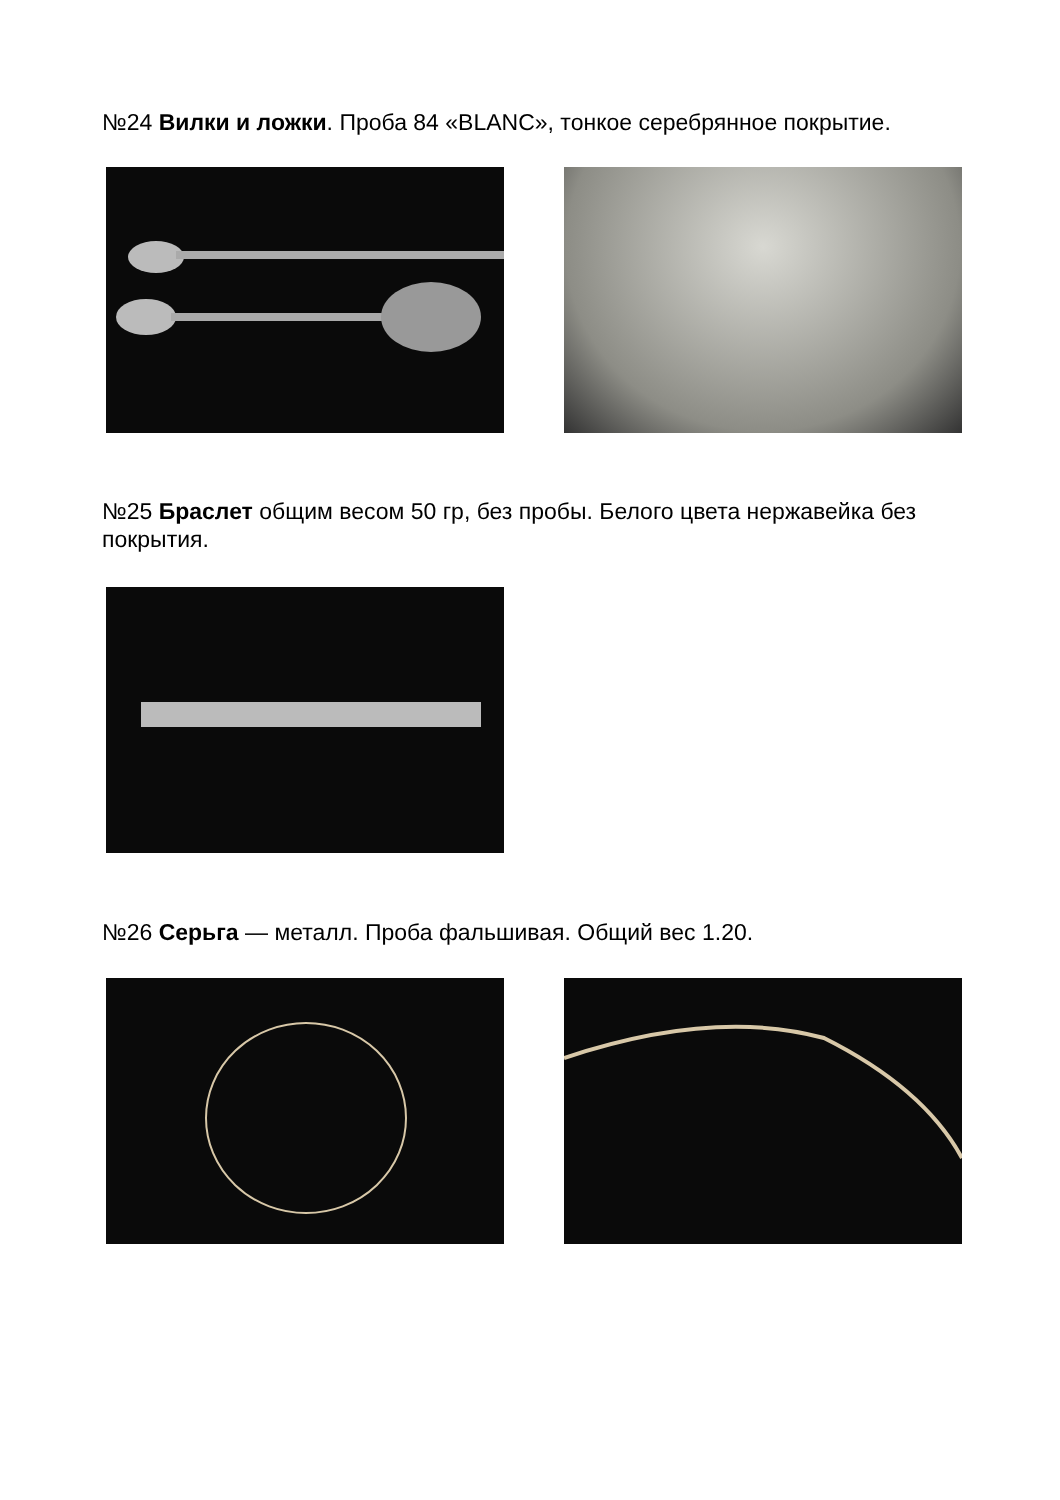№24 Вилки и ложки. Проба 84 «BLANC», тонкое серебрянное покрытие.
№25 Браслет общим весом 50 гр, без пробы. Белого цвета нержавейка без покрытия.
№26 Серьга — металл. Проба фальшивая. Общий вес 1.20.